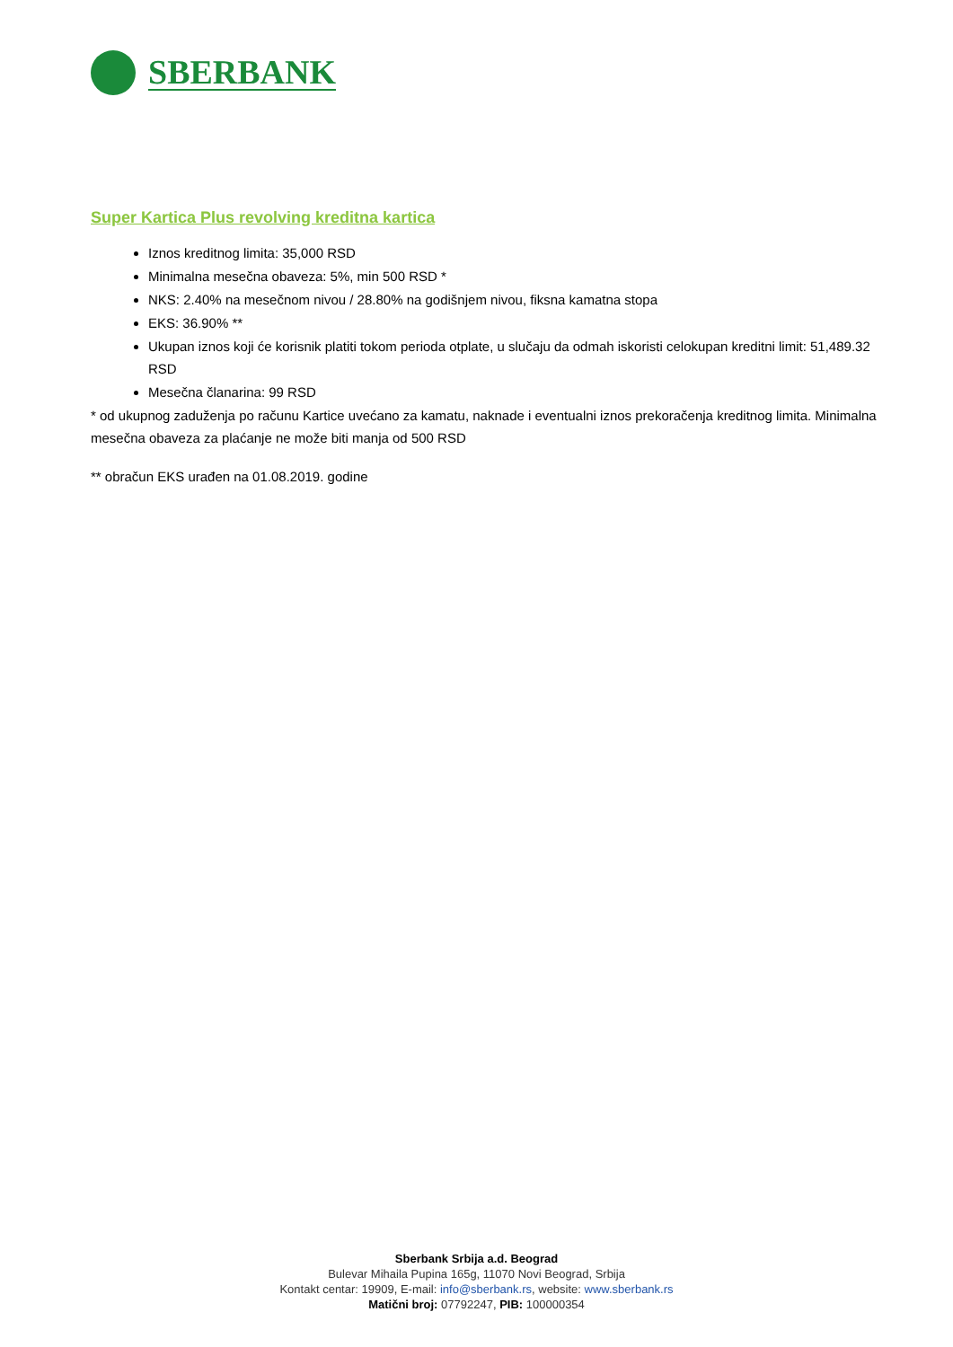SBERBANK
Super Kartica Plus revolving kreditna kartica
Iznos kreditnog limita: 35,000 RSD
Minimalna mesečna obaveza: 5%, min 500 RSD *
NKS: 2.40% na mesečnom nivou / 28.80% na godišnjem nivou, fiksna kamatna stopa
EKS: 36.90% **
Ukupan iznos koji će korisnik platiti tokom perioda otplate, u slučaju da odmah iskoristi celokupan kreditni limit: 51,489.32 RSD
Mesečna članarina: 99 RSD
* od ukupnog zaduženja po računu Kartice uvećano za kamatu, naknade i eventualni iznos prekoračenja kreditnog limita. Minimalna mesečna obaveza za plaćanje ne može biti manja od 500 RSD
** obračun EKS urađen na 01.08.2019. godine
Sberbank Srbija a.d. Beograd
Bulevar Mihaila Pupina 165g, 11070 Novi Beograd, Srbija
Kontakt centar: 19909, E-mail: info@sberbank.rs, website: www.sberbank.rs
Matični broj: 07792247, PIB: 100000354